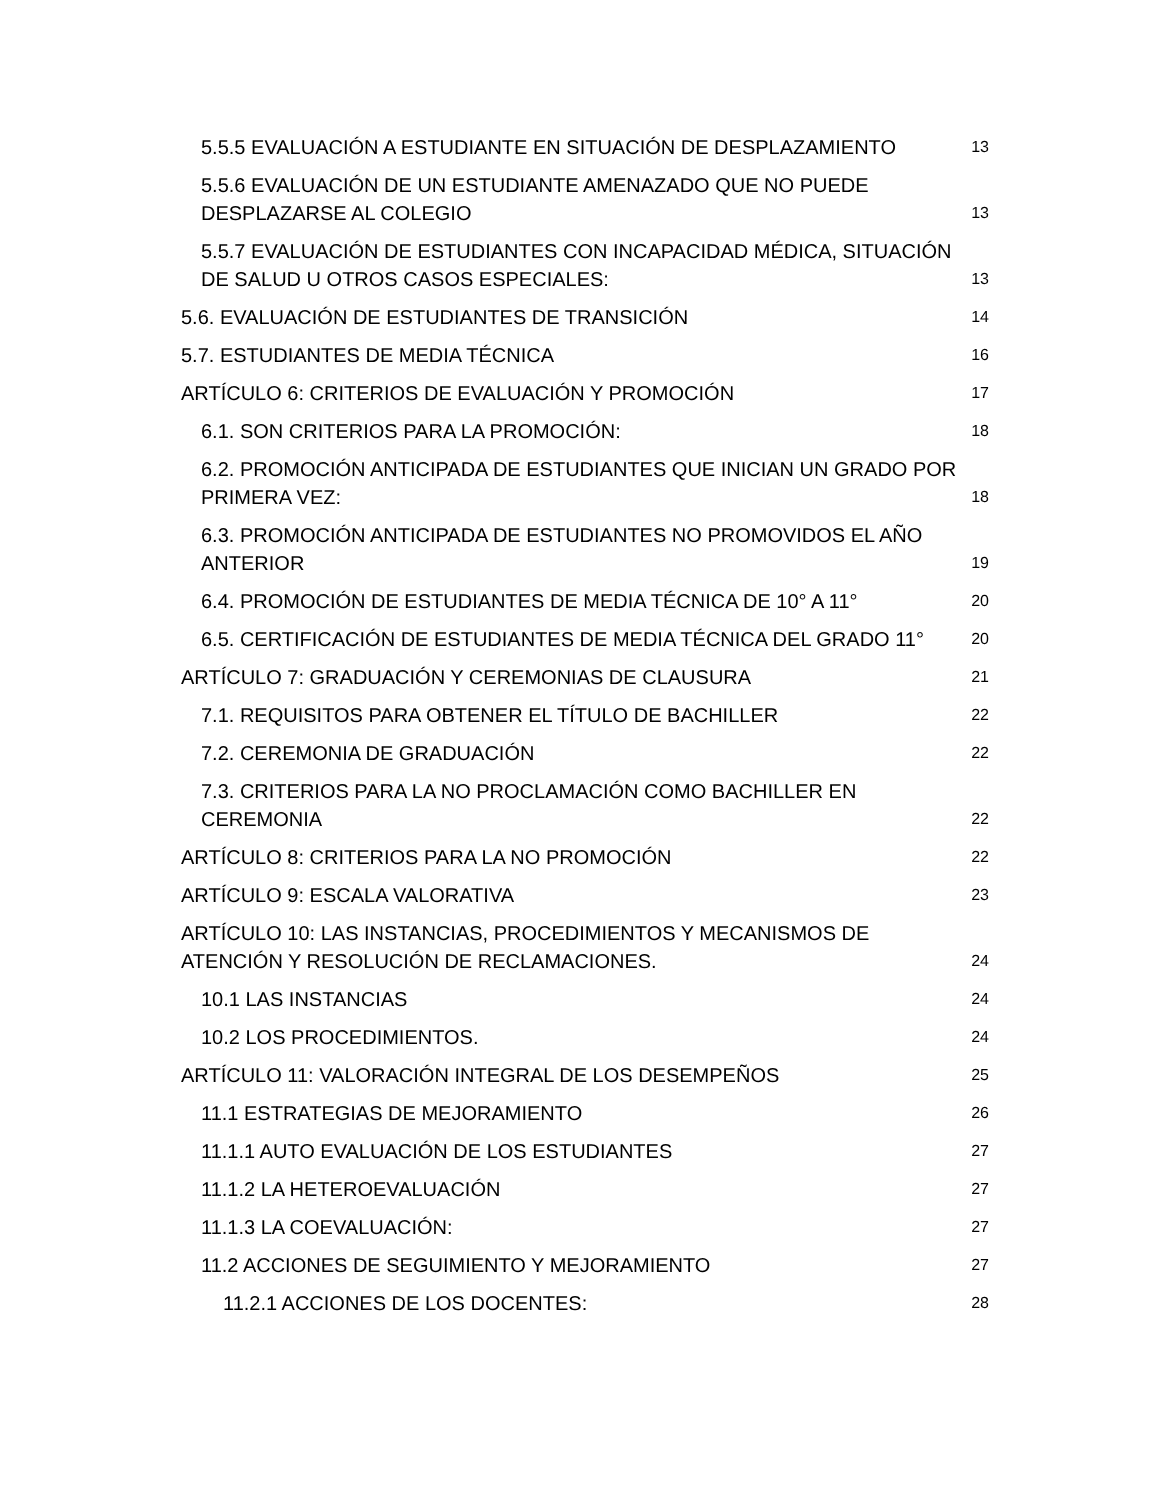5.5.5 EVALUACIÓN A ESTUDIANTE EN SITUACIÓN DE DESPLAZAMIENTO 13
5.5.6 EVALUACIÓN DE UN ESTUDIANTE AMENAZADO QUE NO PUEDE DESPLAZARSE AL COLEGIO 13
5.5.7 EVALUACIÓN DE ESTUDIANTES CON INCAPACIDAD MÉDICA, SITUACIÓN DE SALUD U OTROS CASOS ESPECIALES: 13
5.6. EVALUACIÓN DE ESTUDIANTES DE TRANSICIÓN 14
5.7. ESTUDIANTES DE MEDIA TÉCNICA 16
ARTÍCULO 6: CRITERIOS DE EVALUACIÓN Y PROMOCIÓN 17
6.1. SON CRITERIOS PARA LA PROMOCIÓN: 18
6.2. PROMOCIÓN ANTICIPADA DE ESTUDIANTES QUE INICIAN UN GRADO POR PRIMERA VEZ: 18
6.3. PROMOCIÓN ANTICIPADA DE ESTUDIANTES NO PROMOVIDOS EL AÑO ANTERIOR 19
6.4. PROMOCIÓN DE ESTUDIANTES DE MEDIA TÉCNICA DE 10° A 11° 20
6.5. CERTIFICACIÓN DE ESTUDIANTES DE MEDIA TÉCNICA DEL GRADO 11° 20
ARTÍCULO 7: GRADUACIÓN Y CEREMONIAS DE CLAUSURA 21
7.1. REQUISITOS PARA OBTENER EL TÍTULO DE BACHILLER 22
7.2. CEREMONIA DE GRADUACIÓN 22
7.3. CRITERIOS PARA LA NO PROCLAMACIÓN COMO BACHILLER EN CEREMONIA 22
ARTÍCULO 8: CRITERIOS PARA LA NO PROMOCIÓN 22
ARTÍCULO 9: ESCALA VALORATIVA 23
ARTÍCULO 10: LAS INSTANCIAS, PROCEDIMIENTOS Y MECANISMOS DE ATENCIÓN Y RESOLUCIÓN DE RECLAMACIONES. 24
10.1 LAS INSTANCIAS 24
10.2 LOS PROCEDIMIENTOS. 24
ARTÍCULO 11: VALORACIÓN INTEGRAL DE LOS DESEMPEÑOS 25
11.1 ESTRATEGIAS DE MEJORAMIENTO 26
11.1.1 AUTO EVALUACIÓN DE LOS ESTUDIANTES 27
11.1.2 LA HETEROEVALUACIÓN 27
11.1.3 LA COEVALUACIÓN: 27
11.2 ACCIONES DE SEGUIMIENTO Y MEJORAMIENTO 27
11.2.1 ACCIONES DE LOS DOCENTES: 28